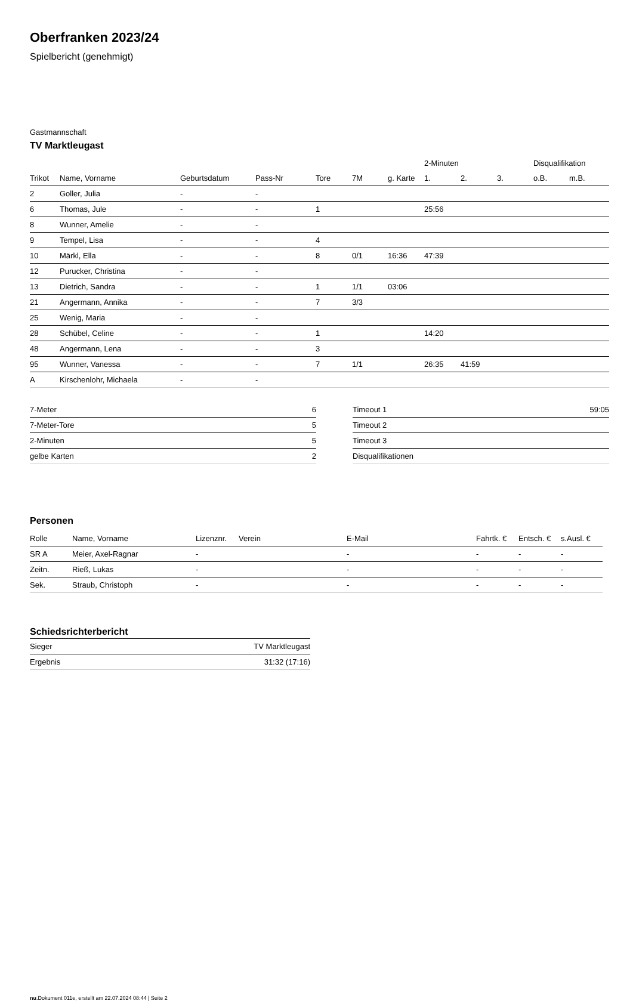Oberfranken 2023/24
Spielbericht (genehmigt)
Gastmannschaft
TV Marktleugast
| | | | | | | | 2-Minuten | | | Disqualifikation | |
| --- | --- | --- | --- | --- | --- | --- | --- | --- | --- | --- | --- |
| Trikot | Name, Vorname | Geburtsdatum | Pass-Nr | Tore | 7M | g. Karte | 1. | 2. | 3. | o.B. | m.B. |
| 2 | Goller, Julia | - | - | | | | | | | | |
| 6 | Thomas, Jule | - | - | 1 | | | 25:56 | | | | |
| 8 | Wunner, Amelie | - | - | | | | | | | | |
| 9 | Tempel, Lisa | - | - | 4 | | | | | | | |
| 10 | Märkl, Ella | - | - | 8 | 0/1 | 16:36 | 47:39 | | | | |
| 12 | Purucker, Christina | - | - | | | | | | | | |
| 13 | Dietrich, Sandra | - | - | 1 | 1/1 | 03:06 | | | | | |
| 21 | Angermann, Annika | - | - | 7 | 3/3 | | | | | | |
| 25 | Wenig, Maria | - | - | | | | | | | | |
| 28 | Schübel, Celine | - | - | 1 | | | 14:20 | | | | |
| 48 | Angermann, Lena | - | - | 3 | | | | | | | |
| 95 | Wunner, Vanessa | - | - | 7 | 1/1 | | 26:35 | 41:59 | | | |
| A | Kirschenlohr, Michaela | - | - | | | | | | | | |
| 7-Meter | 6 |
| 7-Meter-Tore | 5 |
| 2-Minuten | 5 |
| gelbe Karten | 2 |
| Timeout 1 | 59:05 |
| Timeout 2 | |
| Timeout 3 | |
| Disqualifikationen | |
Personen
| Rolle | Name, Vorname | Lizenznr. | Verein | E-Mail | Fahrtk. € | Entsch. € | s.Ausl. € |
| --- | --- | --- | --- | --- | --- | --- | --- |
| SR A | Meier, Axel-Ragnar | - | | - | - | - | - |
| Zeitn. | Rieß, Lukas | - | | - | - | - | - |
| Sek. | Straub, Christoph | - | | - | - | - | - |
Schiedsrichterbericht
| Sieger | TV Marktleugast |
| Ergebnis | 31:32 (17:16) |
nu.Dokument 011e, erstellt am 22.07.2024 08:44 | Seite 2